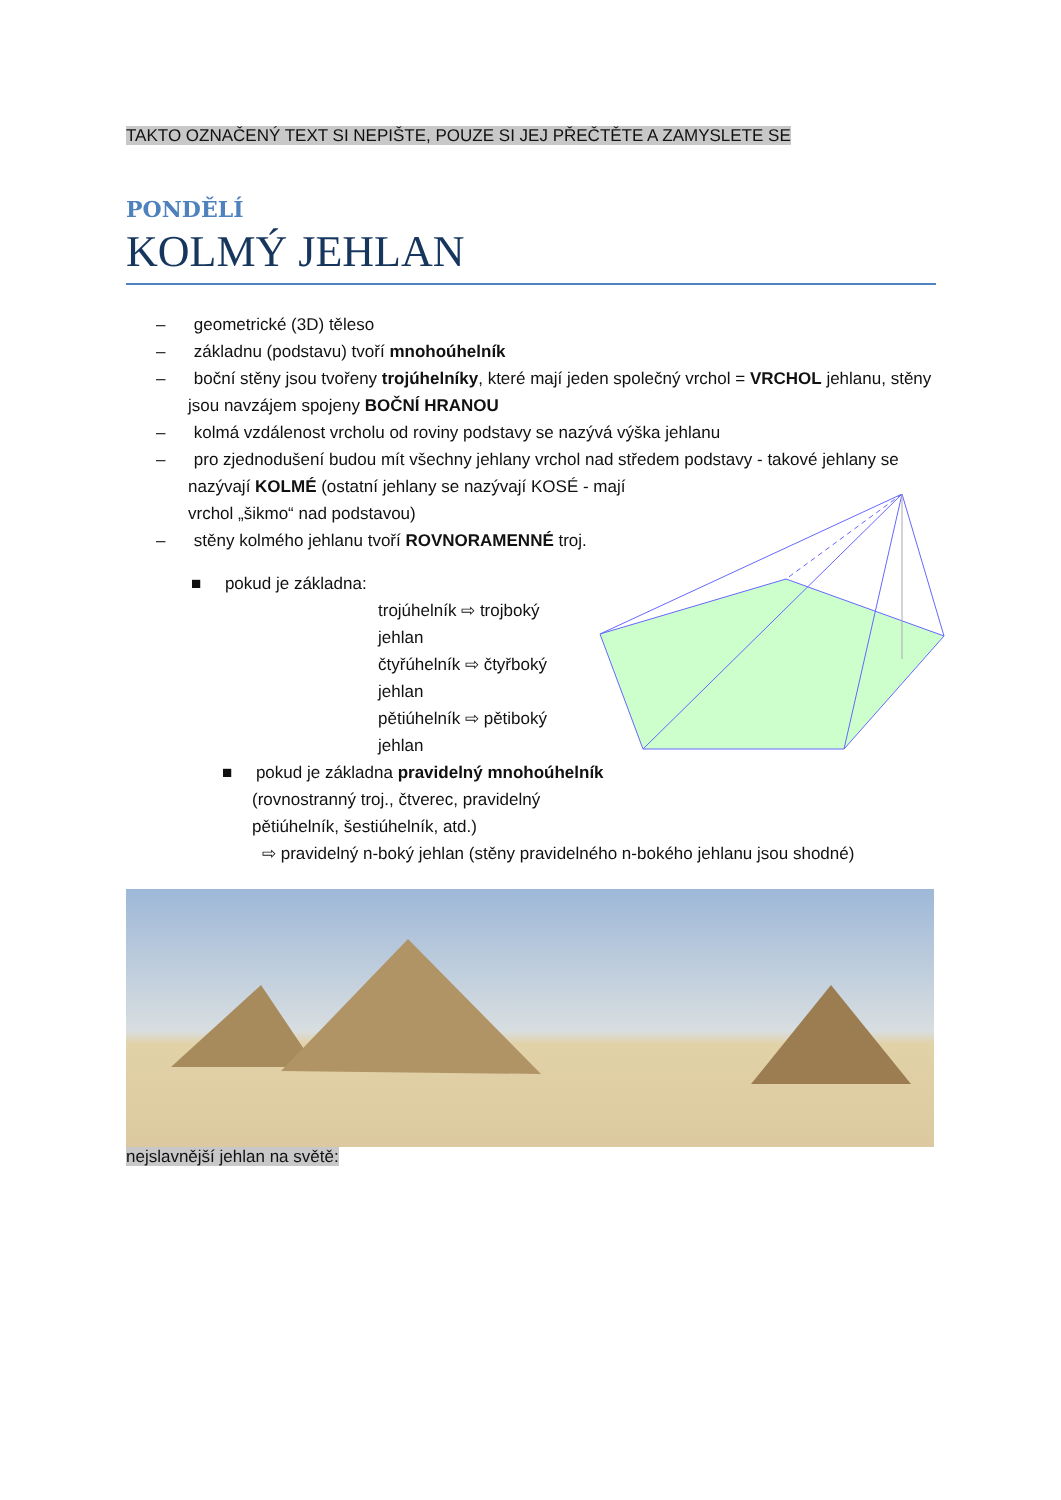TAKTO OZNAČENÝ TEXT SI NEPIŠTE, POUZE SI JEJ PŘEČTĚTE A ZAMYSLETE SE
PONDĚLÍ
KOLMÝ JEHLAN
– geometrické (3D) těleso
– základnu (podstavu) tvoří mnohoúhelník
– boční stěny jsou tvořeny trojúhelníky, které mají jeden společný vrchol = VRCHOL jehlanu, stěny jsou navzájem spojeny BOČNÍ HRANOU
– kolmá vzdálenost vrcholu od roviny podstavy se nazývá výška jehlanu
– pro zjednodušení budou mít všechny jehlany vrchol nad středem podstavy - takové jehlany se nazývají KOLMÉ (ostatní jehlany se nazývají KOSÉ - mají
vrchol „šikmo“ nad podstavou)
– stěny kolmého jehlanu tvoří ROVNORAMENNÉ troj.
■ pokud je základna:
trojúhelník ⇨ trojboký jehlan
čtyřúhelník ⇨ čtyřboký jehlan
pětiúhelník ⇨ pětiboký jehlan
■ pokud je základna pravidelný mnohoúhelník
(rovnostranný troj., čtverec, pravidelný
pětiúhelník, šestiúhelník, atd.)
⇨ pravidelný n-boký jehlan (stěny pravidelného n-bokého jehlanu jsou shodné)
nejslavnější jehlan na světě: